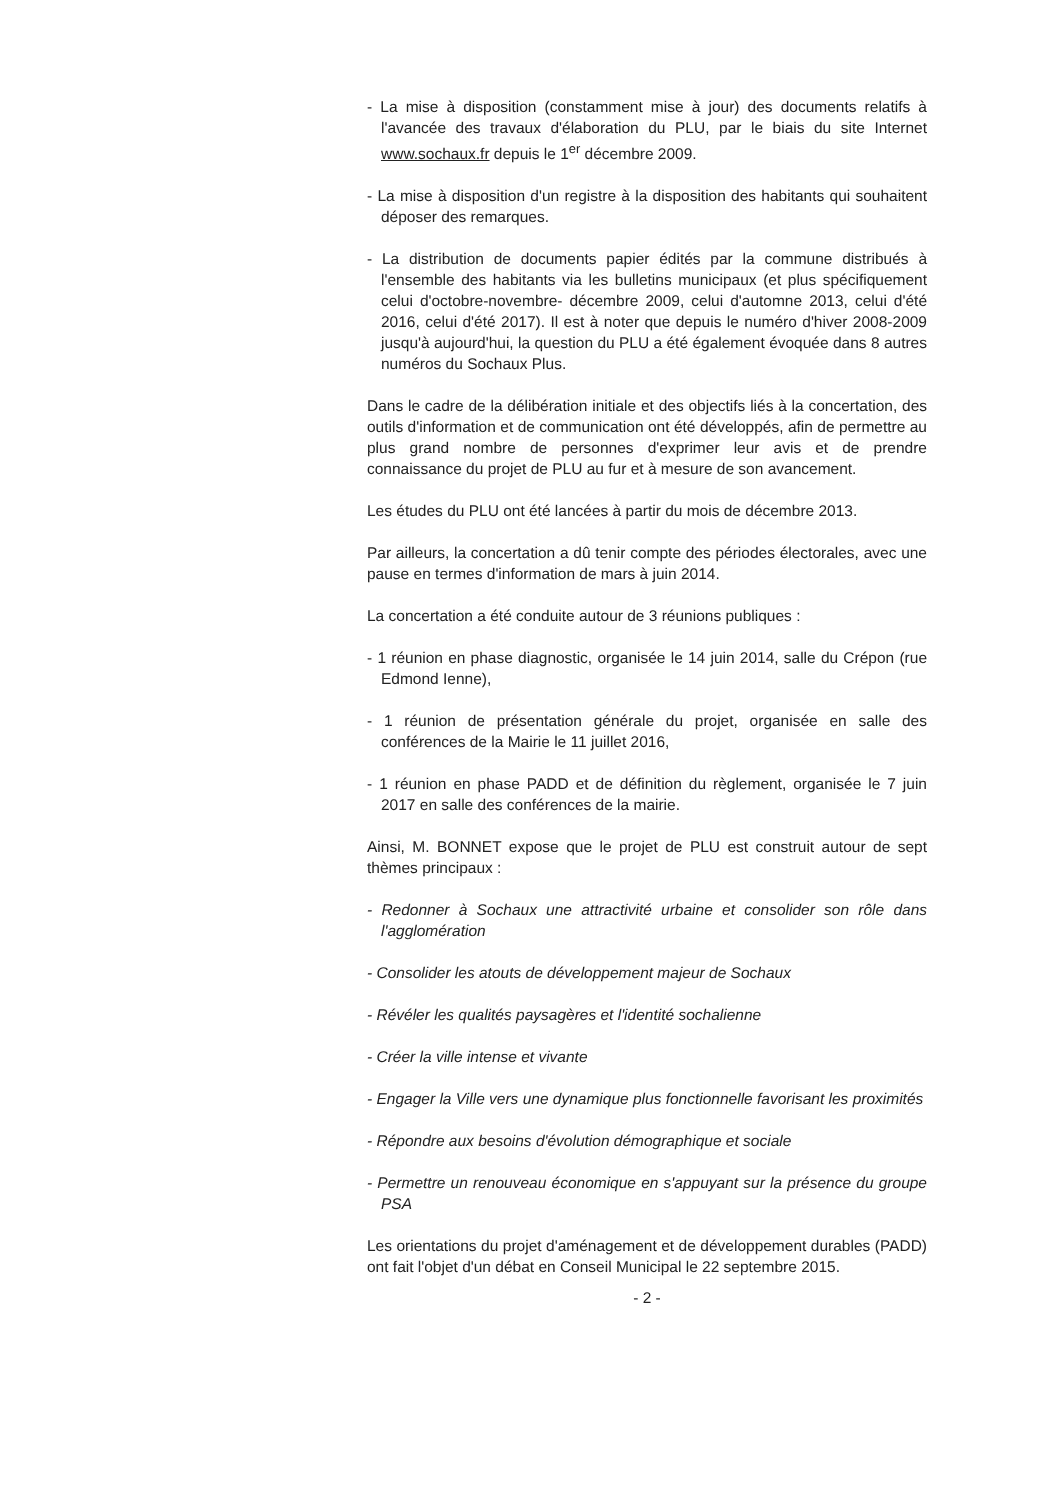- La mise à disposition (constamment mise à jour) des documents relatifs à l'avancée des travaux d'élaboration du PLU, par le biais du site Internet www.sochaux.fr depuis le 1<sup>er</sup> décembre 2009.
- La mise à disposition d'un registre à la disposition des habitants qui souhaitent déposer des remarques.
- La distribution de documents papier édités par la commune distribués à l'ensemble des habitants via les bulletins municipaux (et plus spécifiquement celui d'octobre-novembre- décembre 2009, celui d'automne 2013, celui d'été 2016, celui d'été 2017). Il est à noter que depuis le numéro d'hiver 2008-2009 jusqu'à aujourd'hui, la question du PLU a été également évoquée dans 8 autres numéros du Sochaux Plus.
Dans le cadre de la délibération initiale et des objectifs liés à la concertation, des outils d'information et de communication ont été développés, afin de permettre au plus grand nombre de personnes d'exprimer leur avis et de prendre connaissance du projet de PLU au fur et à mesure de son avancement.
Les études du PLU ont été lancées à partir du mois de décembre 2013.
Par ailleurs, la concertation a dû tenir compte des périodes électorales, avec une pause en termes d'information de mars à juin 2014.
La concertation a été conduite autour de 3 réunions publiques :
- 1 réunion en phase diagnostic, organisée le 14 juin 2014, salle du Crépon (rue Edmond Ienne),
- 1 réunion de présentation générale du projet, organisée en salle des conférences de la Mairie le 11 juillet 2016,
- 1 réunion en phase PADD et de définition du règlement, organisée le 7 juin 2017 en salle des conférences de la mairie.
Ainsi, M. BONNET expose que le projet de PLU est construit autour de sept thèmes principaux :
- Redonner à Sochaux une attractivité urbaine et consolider son rôle dans l'agglomération
- Consolider les atouts de développement majeur de Sochaux
- Révéler les qualités paysagères et l'identité sochalienne
- Créer la ville intense et vivante
- Engager la Ville vers une dynamique plus fonctionnelle favorisant les proximités
- Répondre aux besoins d'évolution démographique et sociale
- Permettre un renouveau économique en s'appuyant sur la présence du groupe PSA
Les orientations du projet d'aménagement et de développement durables (PADD) ont fait l'objet d'un débat en Conseil Municipal le 22 septembre 2015.
- 2 -